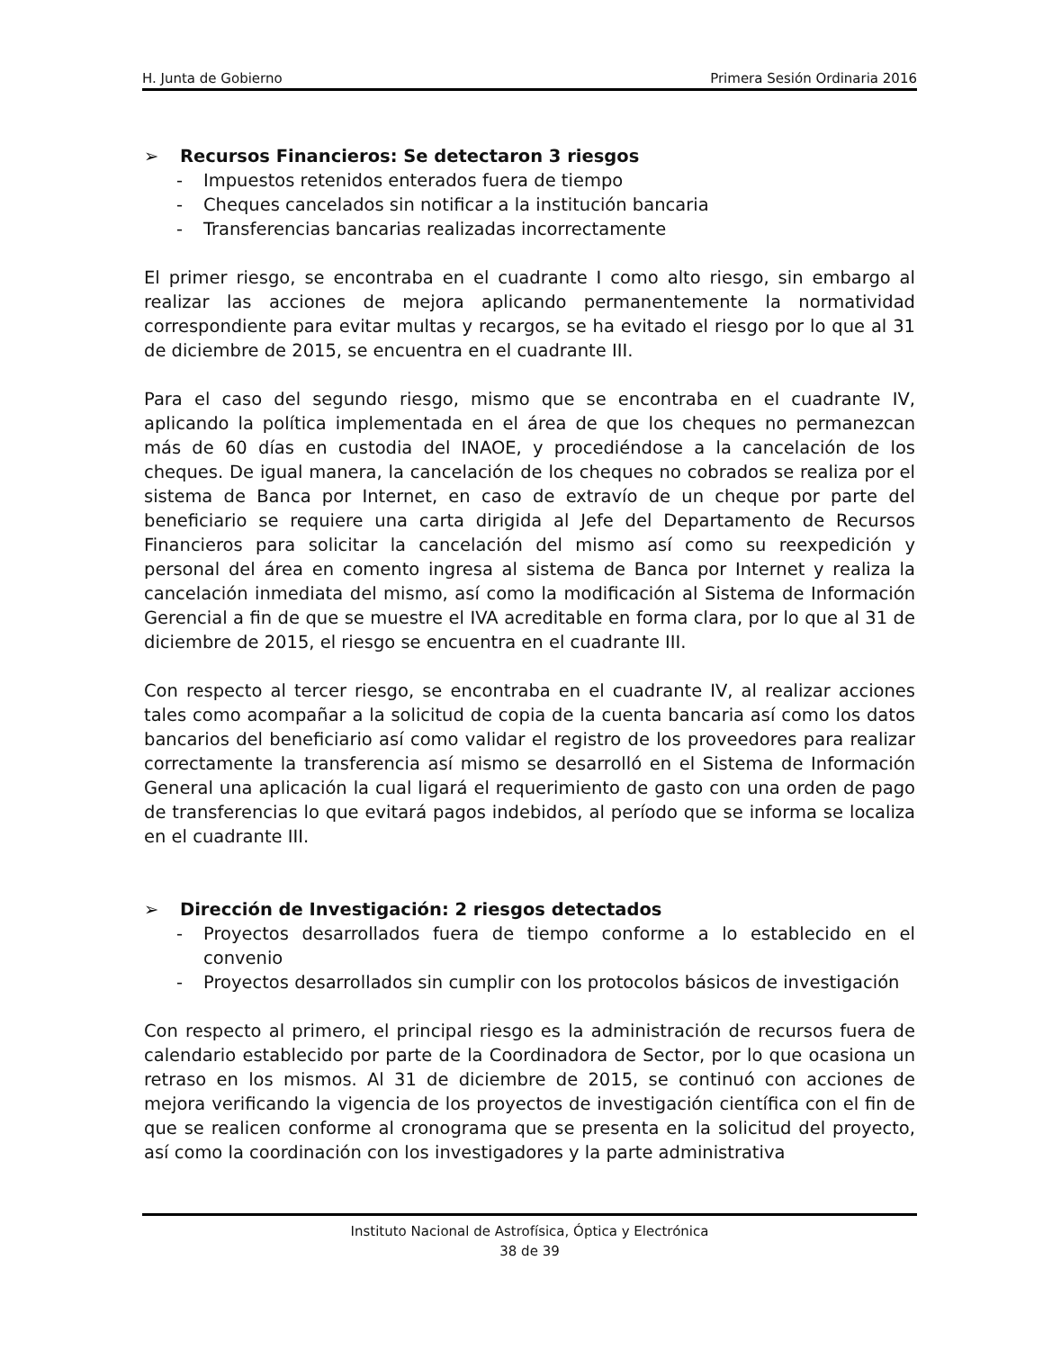H. Junta de Gobierno Primera Sesión Ordinaria 2016
➢ Recursos Financieros: Se detectaron 3 riesgos
- Impuestos retenidos enterados fuera de tiempo
- Cheques cancelados sin notificar a la institución bancaria
- Transferencias bancarias realizadas incorrectamente
El primer riesgo, se encontraba en el cuadrante I como alto riesgo, sin embargo al realizar las acciones de mejora aplicando permanentemente la normatividad correspondiente para evitar multas y recargos, se ha evitado el riesgo por lo que al 31 de diciembre de 2015, se encuentra en el cuadrante III.
Para el caso del segundo riesgo, mismo que se encontraba en el cuadrante IV, aplicando la política implementada en el área de que los cheques no permanezcan más de 60 días en custodia del INAOE, y procediéndose a la cancelación de los cheques. De igual manera, la cancelación de los cheques no cobrados se realiza por el sistema de Banca por Internet, en caso de extravío de un cheque por parte del beneficiario se requiere una carta dirigida al Jefe del Departamento de Recursos Financieros para solicitar la cancelación del mismo así como su reexpedición y personal del área en comento ingresa al sistema de Banca por Internet y realiza la cancelación inmediata del mismo, así como la modificación al Sistema de Información Gerencial a fin de que se muestre el IVA acreditable en forma clara, por lo que al 31 de diciembre de 2015, el riesgo se encuentra en el cuadrante III.
Con respecto al tercer riesgo, se encontraba en el cuadrante IV, al realizar acciones tales como acompañar a la solicitud de copia de la cuenta bancaria así como los datos bancarios del beneficiario así como validar el registro de los proveedores para realizar correctamente la transferencia así mismo se desarrolló en el Sistema de Información General una aplicación la cual ligará el requerimiento de gasto con una orden de pago de transferencias lo que evitará pagos indebidos, al período que se informa se localiza en el cuadrante III.
➢ Dirección de Investigación: 2 riesgos detectados
- Proyectos desarrollados fuera de tiempo conforme a lo establecido en el convenio
- Proyectos desarrollados sin cumplir con los protocolos básicos de investigación
Con respecto al primero, el principal riesgo es la administración de recursos fuera de calendario establecido por parte de la Coordinadora de Sector, por lo que ocasiona un retraso en los mismos. Al 31 de diciembre de 2015, se continuó con acciones de mejora verificando la vigencia de los proyectos de investigación científica con el fin de que se realicen conforme al cronograma que se presenta en la solicitud del proyecto, así como la coordinación con los investigadores y la parte administrativa
Instituto Nacional de Astrofísica, Óptica y Electrónica
38 de 39